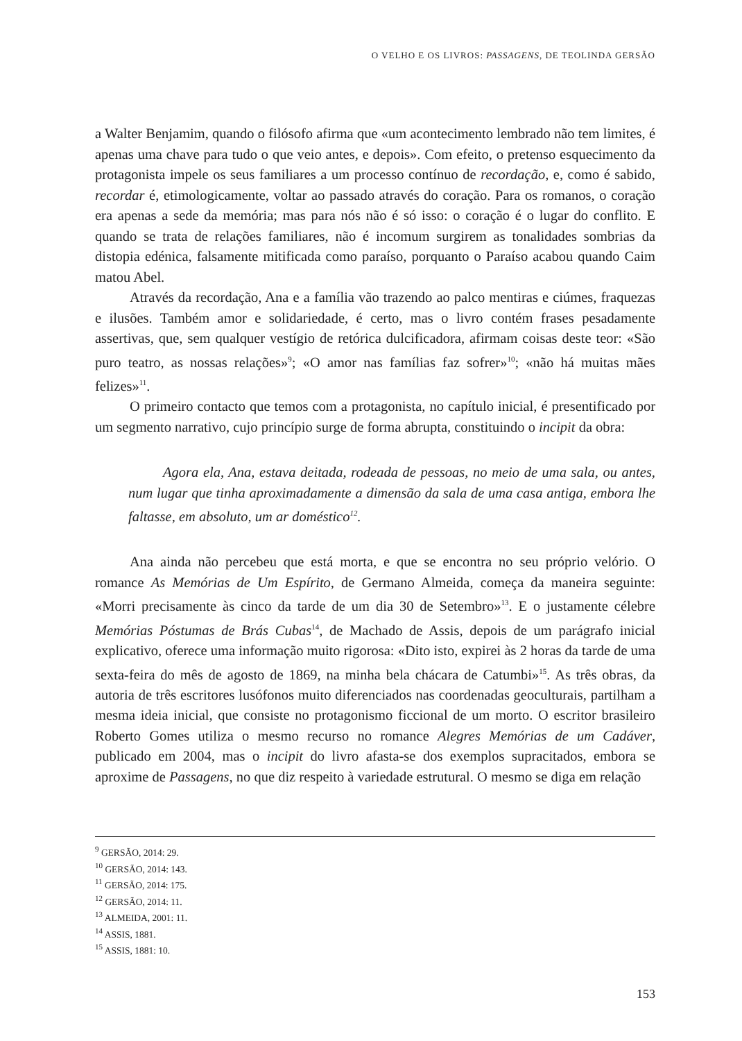O VELHO E OS LIVROS: PASSAGENS, DE TEOLINDA GERSÃO
a Walter Benjamim, quando o filósofo afirma que «um acontecimento lembrado não tem limites, é apenas uma chave para tudo o que veio antes, e depois». Com efeito, o pretenso esquecimento da protagonista impele os seus familiares a um processo contínuo de recordação, e, como é sabido, recordar é, etimologicamente, voltar ao passado através do coração. Para os romanos, o coração era apenas a sede da memória; mas para nós não é só isso: o coração é o lugar do conflito. E quando se trata de relações familiares, não é incomum surgirem as tonalidades sombrias da distopia edénica, falsamente mitificada como paraíso, porquanto o Paraíso acabou quando Caim matou Abel.
Através da recordação, Ana e a família vão trazendo ao palco mentiras e ciúmes, fraquezas e ilusões. Também amor e solidariedade, é certo, mas o livro contém frases pesadamente assertivas, que, sem qualquer vestígio de retórica dulcificadora, afirmam coisas deste teor: «São puro teatro, as nossas relações»<sup>9</sup>; «O amor nas famílias faz sofrer»<sup>10</sup>; «não há muitas mães felizes»<sup>11</sup>.
O primeiro contacto que temos com a protagonista, no capítulo inicial, é presentificado por um segmento narrativo, cujo princípio surge de forma abrupta, constituindo o incipit da obra:
Agora ela, Ana, estava deitada, rodeada de pessoas, no meio de uma sala, ou antes, num lugar que tinha aproximadamente a dimensão da sala de uma casa antiga, embora lhe faltasse, em absoluto, um ar doméstico<sup>12</sup>.
Ana ainda não percebeu que está morta, e que se encontra no seu próprio velório. O romance As Memórias de Um Espírito, de Germano Almeida, começa da maneira seguinte: «Morri precisamente às cinco da tarde de um dia 30 de Setembro»<sup>13</sup>. E o justamente célebre Memórias Póstumas de Brás Cubas<sup>14</sup>, de Machado de Assis, depois de um parágrafo inicial explicativo, oferece uma informação muito rigorosa: «Dito isto, expirei às 2 horas da tarde de uma sexta-feira do mês de agosto de 1869, na minha bela chácara de Catumbi»<sup>15</sup>. As três obras, da autoria de três escritores lusófonos muito diferenciados nas coordenadas geoculturais, partilham a mesma ideia inicial, que consiste no protagonismo ficcional de um morto. O escritor brasileiro Roberto Gomes utiliza o mesmo recurso no romance Alegres Memórias de um Cadáver, publicado em 2004, mas o incipit do livro afasta-se dos exemplos supracitados, embora se aproxime de Passagens, no que diz respeito à variedade estrutural. O mesmo se diga em relação
<sup>9</sup> GERSÃO, 2014: 29.
<sup>10</sup> GERSÃO, 2014: 143.
<sup>11</sup> GERSÃO, 2014: 175.
<sup>12</sup> GERSÃO, 2014: 11.
<sup>13</sup> ALMEIDA, 2001: 11.
<sup>14</sup> ASSIS, 1881.
<sup>15</sup> ASSIS, 1881: 10.
153